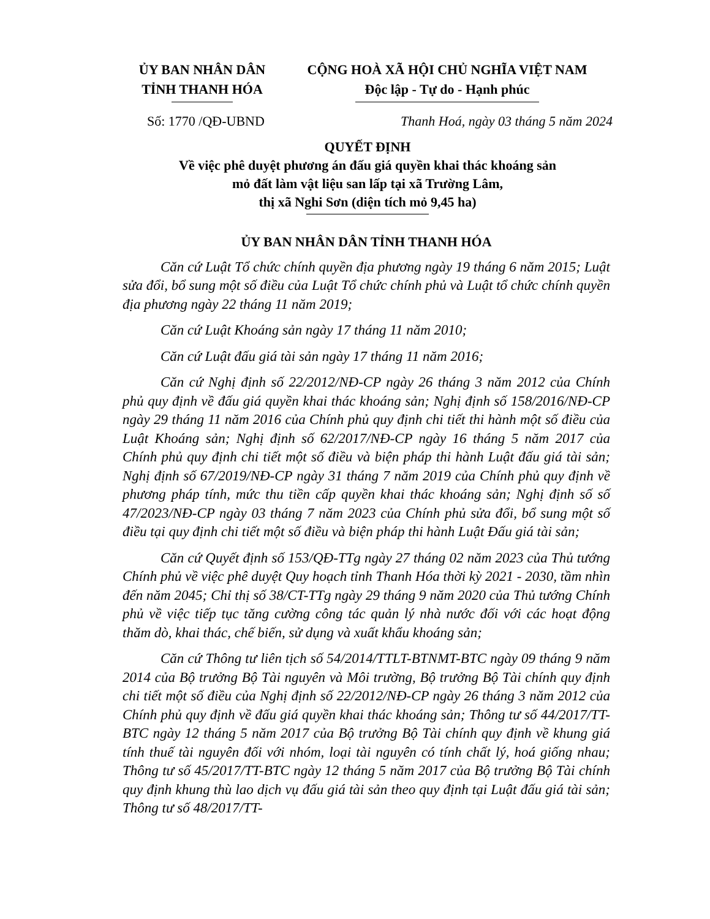ỦY BAN NHÂN DÂN
TỈNH THANH HÓA
CỘNG HOÀ XÃ HỘI CHỦ NGHĨA VIỆT NAM
Độc lập - Tự do - Hạnh phúc
Số: 1770 /QĐ-UBND Thanh Hoá, ngày 03 tháng 5 năm 2024
QUYẾT ĐỊNH
Về việc phê duyệt phương án đấu giá quyền khai thác khoáng sản
mỏ đất làm vật liệu san lấp tại xã Trường Lâm,
thị xã Nghi Sơn (diện tích mỏ 9,45 ha)
ỦY BAN NHÂN DÂN TỈNH THANH HÓA
Căn cứ Luật Tổ chức chính quyền địa phương ngày 19 tháng 6 năm 2015; Luật sửa đổi, bổ sung một số điều của Luật Tổ chức chính phủ và Luật tổ chức chính quyền địa phương ngày 22 tháng 11 năm 2019;
Căn cứ Luật Khoáng sản ngày 17 tháng 11 năm 2010;
Căn cứ Luật đấu giá tài sản ngày 17 tháng 11 năm 2016;
Căn cứ Nghị định số 22/2012/NĐ-CP ngày 26 tháng 3 năm 2012 của Chính phủ quy định về đấu giá quyền khai thác khoáng sản; Nghị định số 158/2016/NĐ-CP ngày 29 tháng 11 năm 2016 của Chính phủ quy định chi tiết thi hành một số điều của Luật Khoáng sản; Nghị định số 62/2017/NĐ-CP ngày 16 tháng 5 năm 2017 của Chính phủ quy định chi tiết một số điều và biện pháp thi hành Luật đấu giá tài sản; Nghị định số 67/2019/NĐ-CP ngày 31 tháng 7 năm 2019 của Chính phủ quy định về phương pháp tính, mức thu tiền cấp quyền khai thác khoáng sản; Nghị định số số 47/2023/NĐ-CP ngày 03 tháng 7 năm 2023 của Chính phủ sửa đổi, bổ sung một số điều tại quy định chi tiết một số điều và biện pháp thi hành Luật Đấu giá tài sản;
Căn cứ Quyết định số 153/QĐ-TTg ngày 27 tháng 02 năm 2023 của Thủ tướng Chính phủ về việc phê duyệt Quy hoạch tỉnh Thanh Hóa thời kỳ 2021 - 2030, tầm nhìn đến năm 2045; Chỉ thị số 38/CT-TTg ngày 29 tháng 9 năm 2020 của Thủ tướng Chính phủ về việc tiếp tục tăng cường công tác quản lý nhà nước đối với các hoạt động thăm dò, khai thác, chế biến, sử dụng và xuất khẩu khoáng sản;
Căn cứ Thông tư liên tịch số 54/2014/TTLT-BTNMT-BTC ngày 09 tháng 9 năm 2014 của Bộ trưởng Bộ Tài nguyên và Môi trường, Bộ trưởng Bộ Tài chính quy định chi tiết một số điều của Nghị định số 22/2012/NĐ-CP ngày 26 tháng 3 năm 2012 của Chính phủ quy định về đấu giá quyền khai thác khoáng sản; Thông tư số 44/2017/TT-BTC ngày 12 tháng 5 năm 2017 của Bộ trưởng Bộ Tài chính quy định về khung giá tính thuế tài nguyên đối với nhóm, loại tài nguyên có tính chất lý, hoá giống nhau; Thông tư số 45/2017/TT-BTC ngày 12 tháng 5 năm 2017 của Bộ trưởng Bộ Tài chính quy định khung thù lao dịch vụ đấu giá tài sản theo quy định tại Luật đấu giá tài sản; Thông tư số 48/2017/TT-